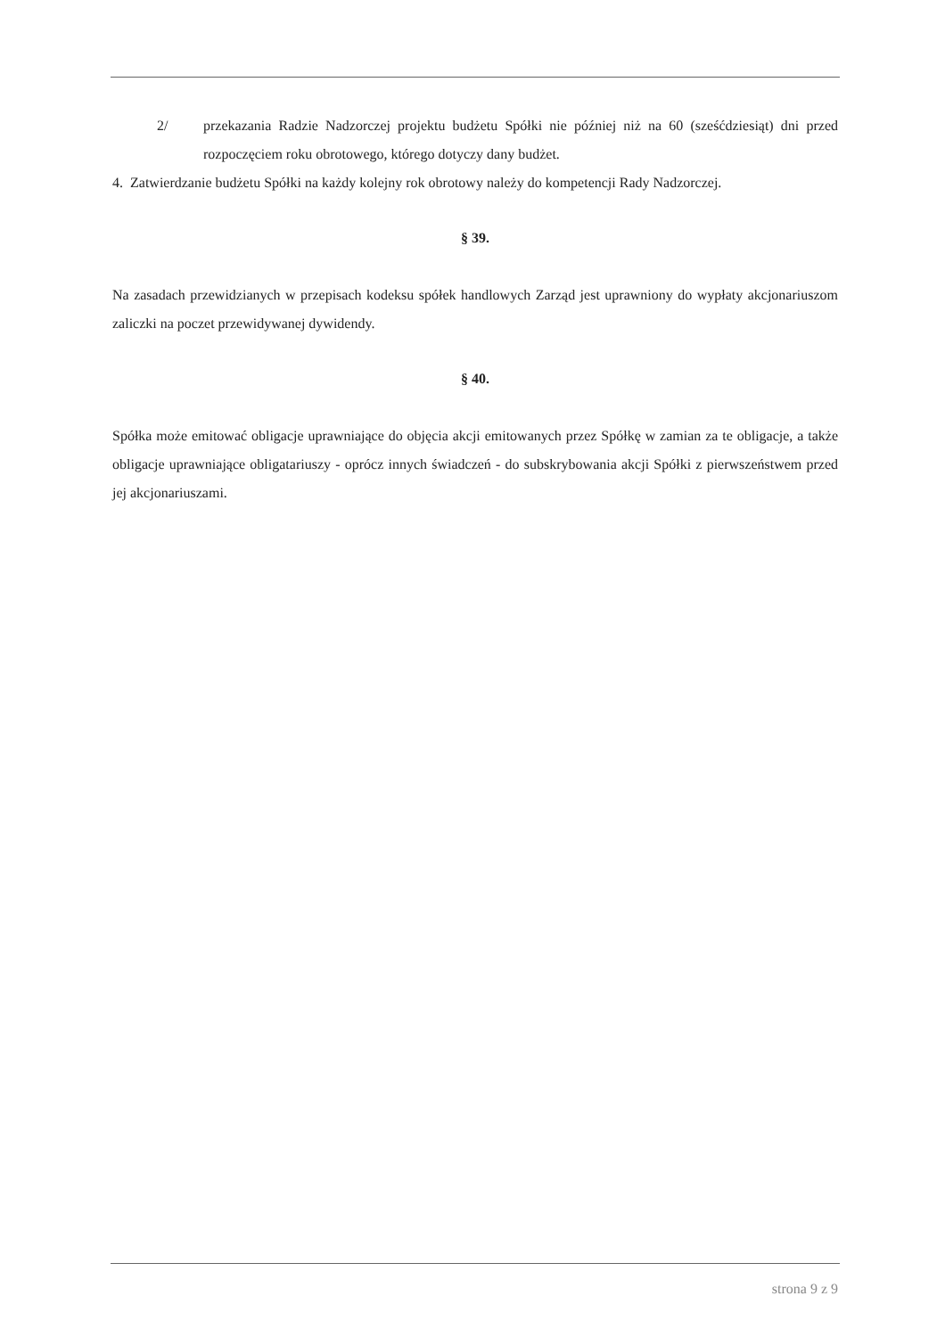2/ przekazania Radzie Nadzorczej projektu budżetu Spółki nie później niż na 60 (sześćdziesiąt) dni przed rozpoczęciem roku obrotowego, którego dotyczy dany budżet.
4. Zatwierdzanie budżetu Spółki na każdy kolejny rok obrotowy należy do kompetencji Rady Nadzorczej.
§ 39.
Na zasadach przewidzianych w przepisach kodeksu spółek handlowych Zarząd jest uprawniony do wypłaty akcjonariuszom zaliczki na poczet przewidywanej dywidendy.
§ 40.
Spółka może emitować obligacje uprawniające do objęcia akcji emitowanych przez Spółkę w zamian za te obligacje, a także obligacje uprawniające obligatariuszy - oprócz innych świadczeń - do subskrybowania akcji Spółki z pierwszeństwem przed jej akcjonariuszami.
strona 9 z 9